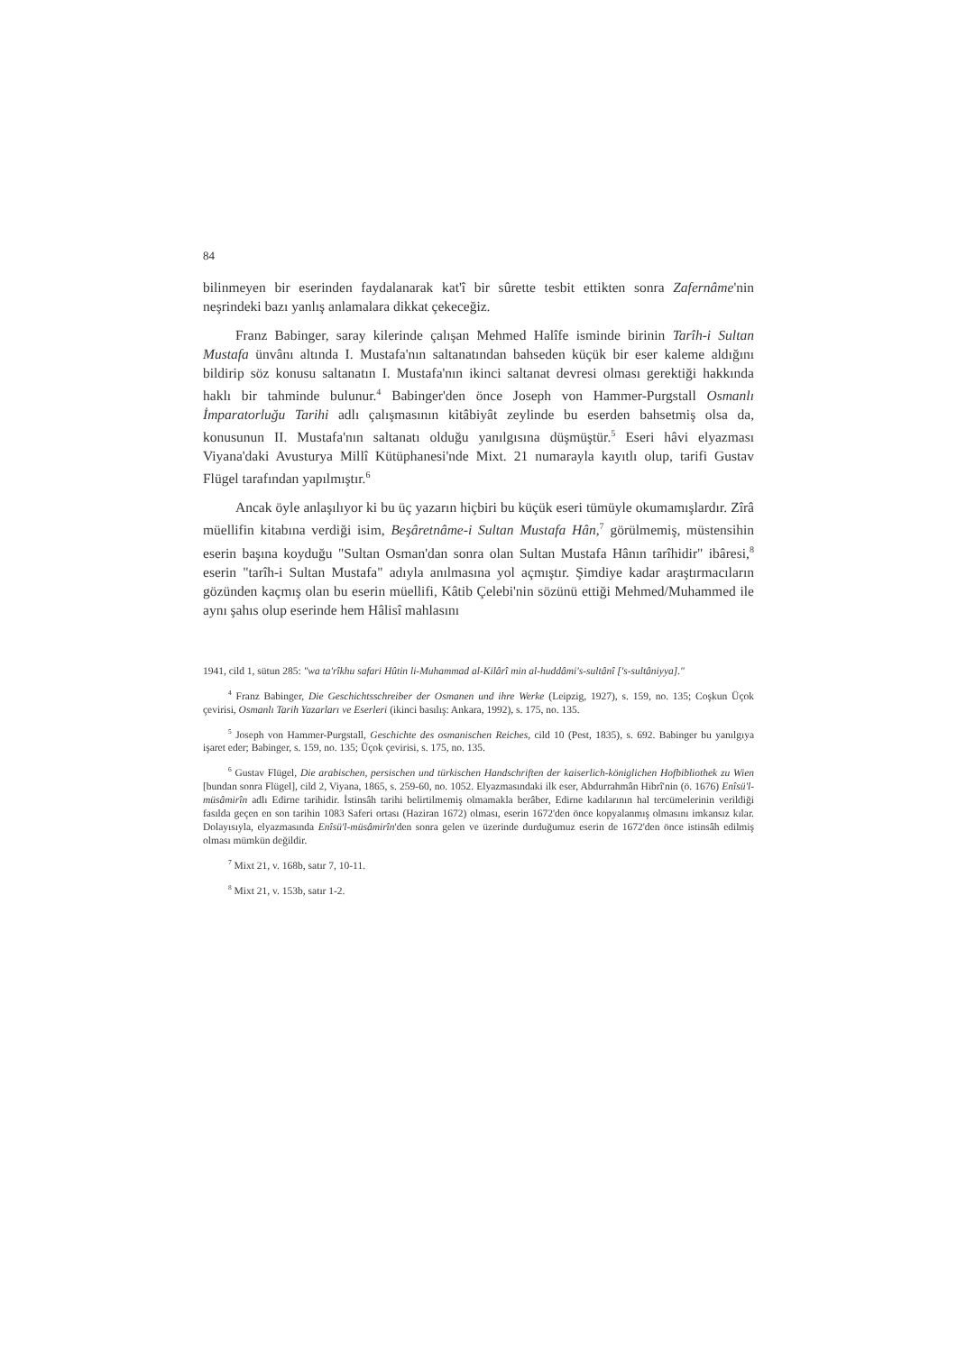84
bilinmeyen bir eserinden faydalanarak kat'î bir sûrette tesbit ettikten sonra Zafernâme'nin neşrindeki bazı yanlış anlamalara dikkat çekeceğiz.
Franz Babinger, saray kilerinde çalışan Mehmed Halîfe isminde birinin Tarîh-i Sultan Mustafa ünvânı altında I. Mustafa'nın saltanatından bahseden küçük bir eser kaleme aldığını bildirip söz konusu saltanatın I. Mustafa'nın ikinci saltanat devresi olması gerektiği hakkında haklı bir tahminde bulunur.<sup>4</sup> Babinger'den önce Joseph von Hammer-Purgstall Osmanlı İmparatorluğu Tarihi adlı çalışmasının kitâbiyât zeylinde bu eserden bahsetmiş olsa da, konusunun II. Mustafa'nın saltanatı olduğu yanılgısına düşmüştür.<sup>5</sup> Eseri hâvi elyazması Viyana'daki Avusturya Millî Kütüphanesi'nde Mixt. 21 numarayla kayıtlı olup, tarifi Gustav Flügel tarafından yapılmıştır.<sup>6</sup>
Ancak öyle anlaşılıyor ki bu üç yazarın hiçbiri bu küçük eseri tümüyle okumamışlardır. Zîrâ müellifin kitabına verdiği isim, Beşâretnâme-i Sultan Mustafa Hân,<sup>7</sup> görülmemiş, müstensihin eserin başına koyduğu "Sultan Osman'dan sonra olan Sultan Mustafa Hânın tarîhidir" ibâresi,<sup>8</sup> eserin "tarîh-i Sultan Mustafa" adıyla anılmasına yol açmıştır. Şimdiye kadar araştırmacıların gözünden kaçmış olan bu eserin müellifi, Kâtib Çelebi'nin sözünü ettiği Mehmed/Muhammed ile aynı şahıs olup eserinde hem Hâlisî mahlasını
1941, cild 1, sütun 285: "wa ta'rîkhu safari Hûtin li-Muhammad al-Kilârî min al-huddâmi's-sultânî ['s-sultâniyya]."
<sup>4</sup> Franz Babinger, Die Geschichtsschreiber der Osmanen und ihre Werke (Leipzig, 1927), s. 159, no. 135; Coşkun Üçok çevirisi, Osmanlı Tarih Yazarları ve Eserleri (ikinci basılış: Ankara, 1992), s. 175, no. 135.
<sup>5</sup> Joseph von Hammer-Purgstall, Geschichte des osmanischen Reiches, cild 10 (Pest, 1835), s. 692. Babinger bu yanılgıya işaret eder; Babinger, s. 159, no. 135; Üçok çevirisi, s. 175, no. 135.
<sup>6</sup> Gustav Flügel, Die arabischen, persischen und türkischen Handschriften der kaiserlich-königlichen Hofbibliothek zu Wien [bundan sonra Flügel], cild 2, Viyana, 1865, s. 259-60, no. 1052. Elyazmasındaki ilk eser, Abdurrahmân Hibrî'nin (ö. 1676) Enîsü'l-müsâmirîn adlı Edirne tarihidir. İstinsâh tarihi belirtilmemiş olmamakla berâber, Edirne kadılarının hal tercümelerinin verildiği fasılda geçen en son tarihin 1083 Saferi ortası (Haziran 1672) olması, eserin 1672'den önce kopyalanmış olmasını imkansız kılar. Dolayısıyla, elyazmasında Enîsü'l-müsâmirîn'den sonra gelen ve üzerinde durduğumuz eserin de 1672'den önce istinsâh edilmiş olması mümkün değildir.
<sup>7</sup> Mixt 21, v. 168b, satır 7, 10-11.
<sup>8</sup> Mixt 21, v. 153b, satır 1-2.